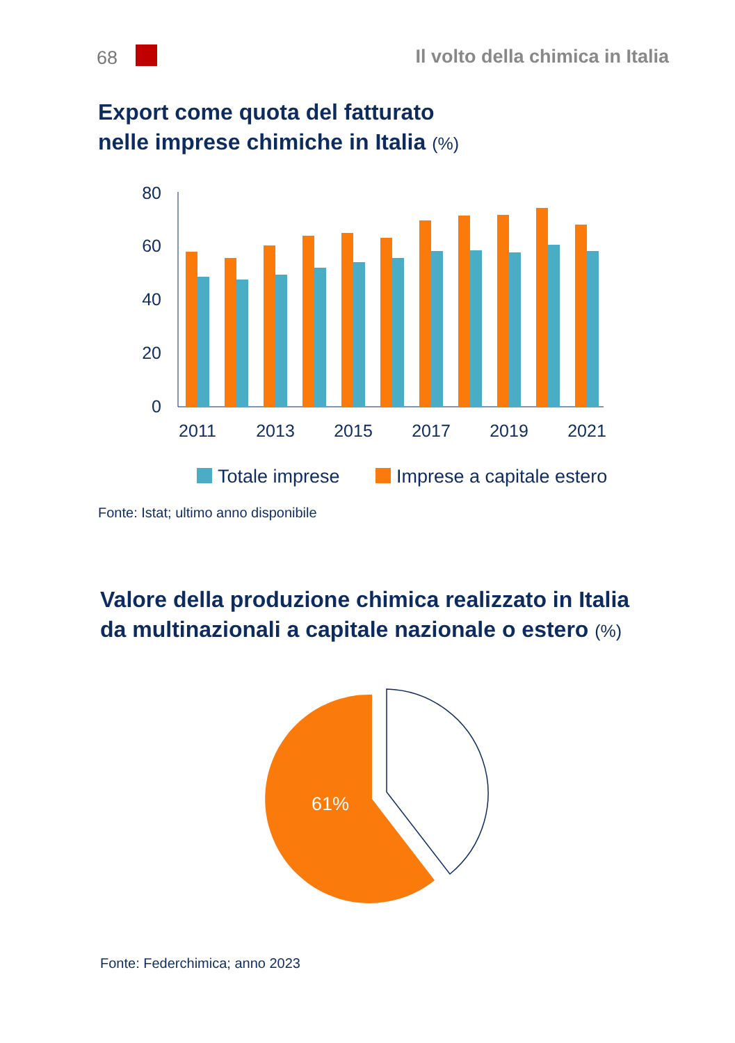68
Il volto della chimica in Italia
Export come quota del fatturato
nelle imprese chimiche in Italia (%)
80
60
40
20
0
2011
2013
2015
2017
2019
2021
Totale imprese
Imprese a capitale estero
Fonte: Istat; ultimo anno disponibile
Valore della produzione chimica realizzato in Italia
da multinazionali a capitale nazionale o estero (%)
61%
Fonte: Federchimica; anno 2023